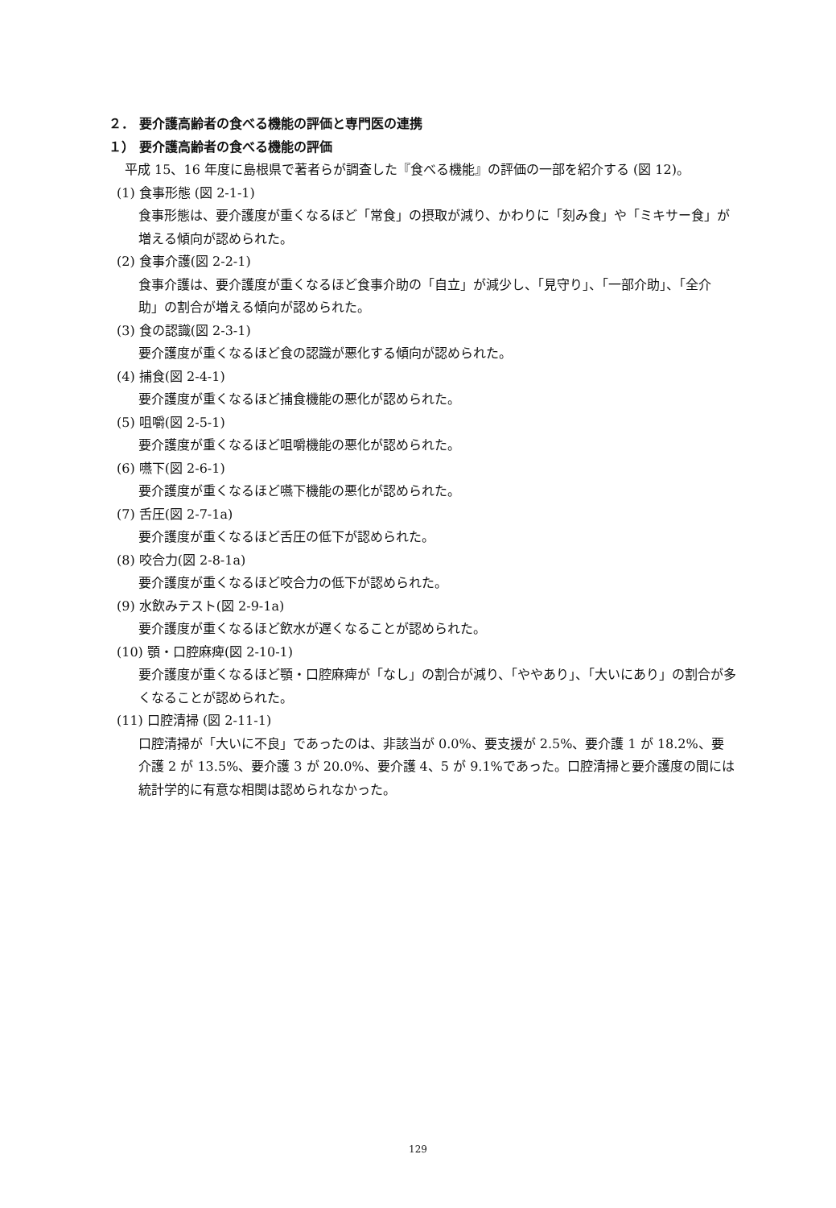２． 要介護高齢者の食べる機能の評価と専門医の連携
１） 要介護高齢者の食べる機能の評価
平成 15、16 年度に島根県で著者らが調査した『食べる機能』の評価の一部を紹介する (図 12)。
(1) 食事形態 (図 2-1-1)
食事形態は、要介護度が重くなるほど「常食」の摂取が減り、かわりに「刻み食」や「ミキサー食」が増える傾向が認められた。
(2) 食事介護(図 2-2-1)
食事介護は、要介護度が重くなるほど食事介助の「自立」が減少し、「見守り」、「一部介助」、「全介助」の割合が増える傾向が認められた。
(3) 食の認識(図 2-3-1)
要介護度が重くなるほど食の認識が悪化する傾向が認められた。
(4) 捕食(図 2-4-1)
要介護度が重くなるほど捕食機能の悪化が認められた。
(5) 咀嚼(図 2-5-1)
要介護度が重くなるほど咀嚼機能の悪化が認められた。
(6) 嚥下(図 2-6-1)
要介護度が重くなるほど嚥下機能の悪化が認められた。
(7) 舌圧(図 2-7-1a)
要介護度が重くなるほど舌圧の低下が認められた。
(8) 咬合力(図 2-8-1a)
要介護度が重くなるほど咬合力の低下が認められた。
(9) 水飲みテスト(図 2-9-1a)
要介護度が重くなるほど飲水が遅くなることが認められた。
(10) 顎・口腔麻痺(図 2-10-1)
要介護度が重くなるほど顎・口腔麻痺が「なし」の割合が減り、「ややあり」、「大いにあり」の割合が多くなることが認められた。
(11) 口腔清掃 (図 2-11-1)
口腔清掃が「大いに不良」であったのは、非該当が 0.0%、要支援が 2.5%、要介護 1 が 18.2%、要介護 2 が 13.5%、要介護 3 が 20.0%、要介護 4、5 が 9.1%であった。口腔清掃と要介護度の間には統計学的に有意な相関は認められなかった。
129